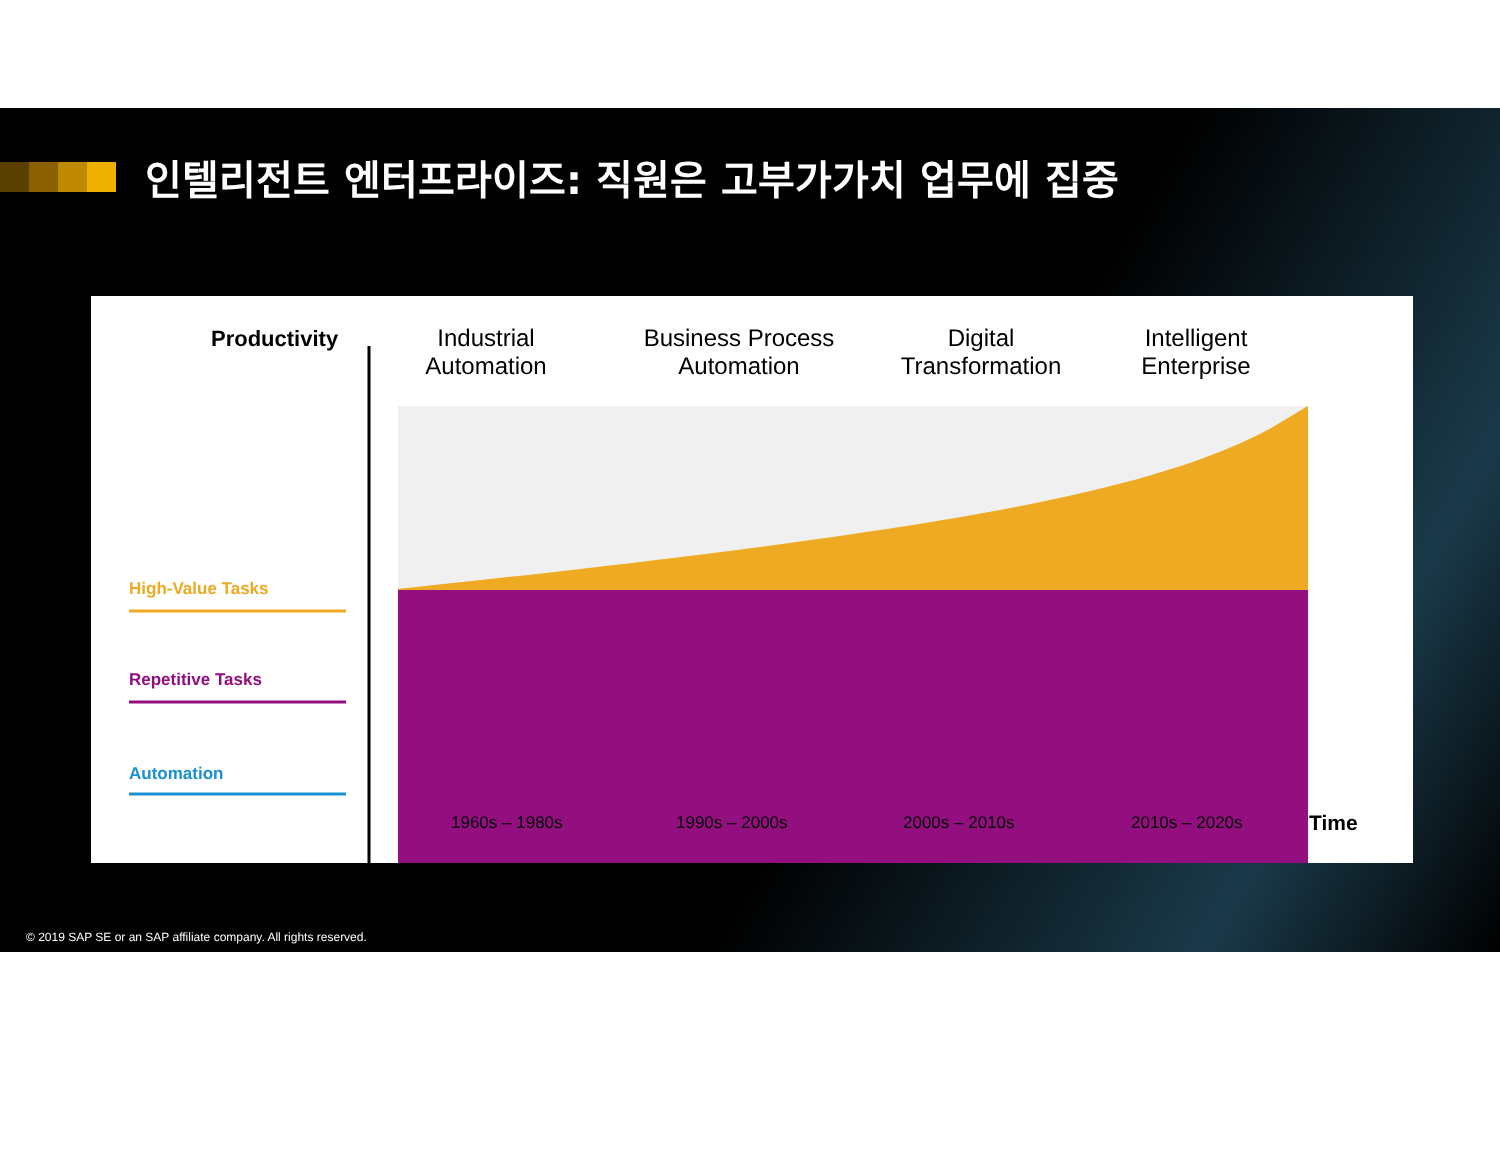인텔리전트 엔터프라이즈: 직원은 고부가가치 업무에 집중
Productivity
Industrial
Automation
Business Process
Automation
Digital
Transformation
Intelligent
Enterprise
High-Value Tasks
Repetitive Tasks
Automation
1960s – 1980s 1990s – 2000s 2000s – 2010s 2010s – 2020s Time
© 2019 SAP SE or an SAP affiliate company. All rights reserved.